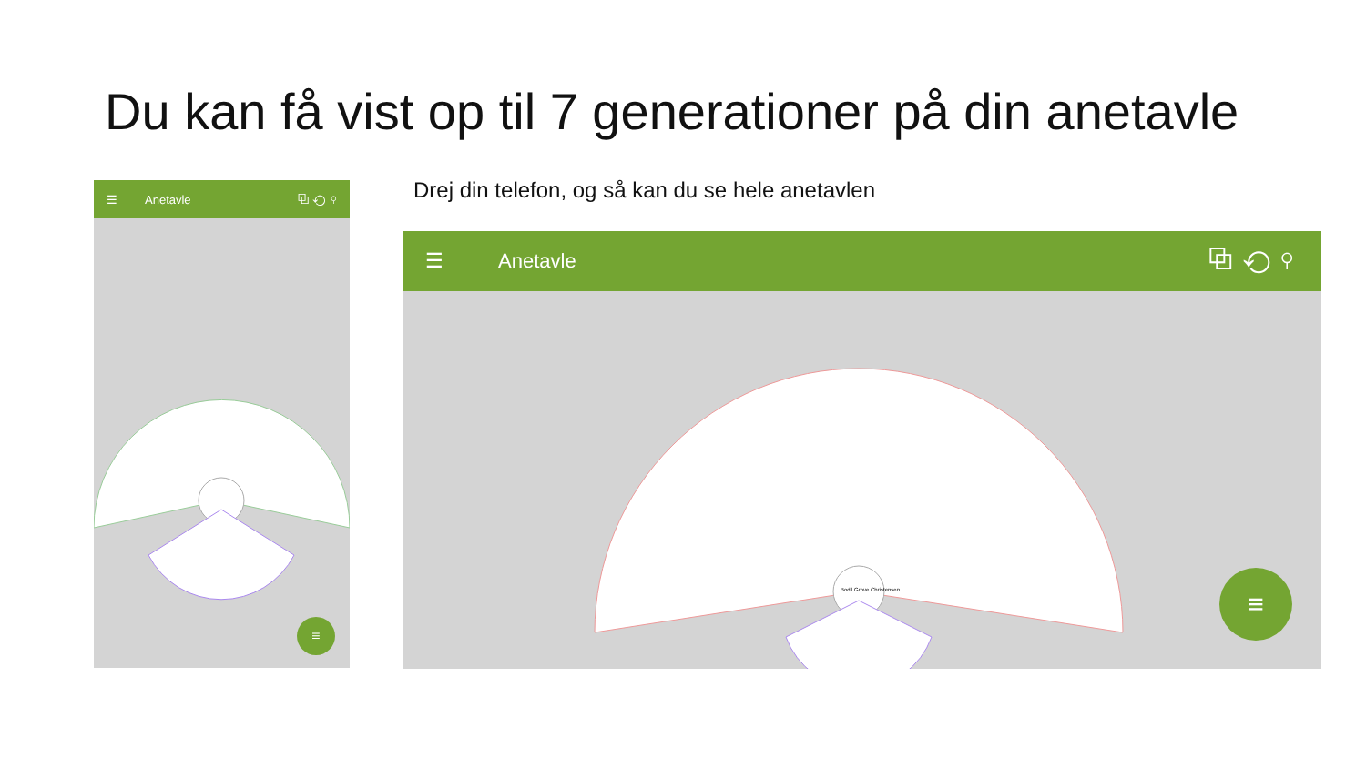Du kan få vist op til 7 generationer på din anetavle
Drej din telefon, og så kan du se hele anetavlen
☰ Anetavle ⧉ ⟲ ⚲
≡
☰ Anetavle ⧉ ⟲ ⚲
Bodil Grove Christensen
≡